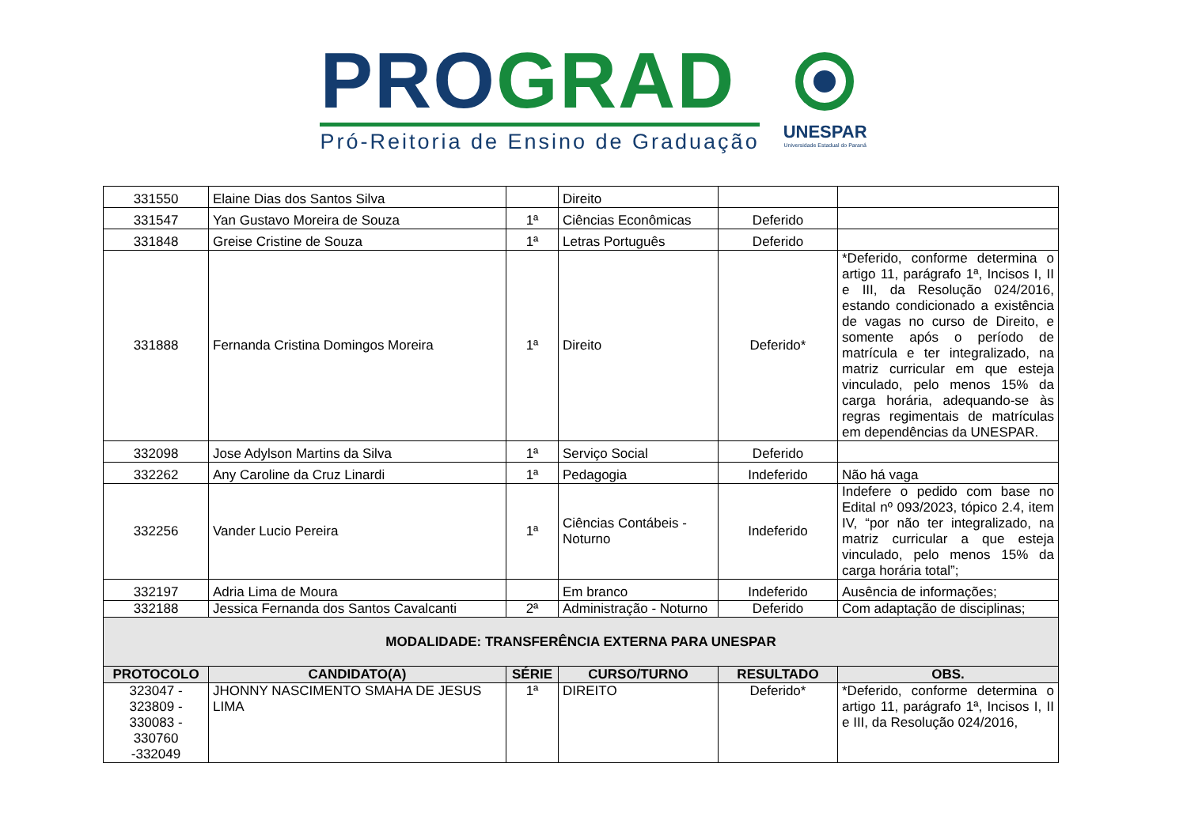PRO GRAD
Pró-Reitoria de Ensino de Graduação
UNESPAR
Universidade Estadual do Paraná
| 331550 | Elaine Dias dos Santos Silva | | Direito | | |
| 331547 | Yan Gustavo Moreira de Souza | 1ª | Ciências Econômicas | Deferido | |
| 331848 | Greise Cristine de Souza | 1ª | Letras Português | Deferido | |
| 331888 | Fernanda Cristina Domingos Moreira | 1ª | Direito | Deferido* | *Deferido, conforme determina o artigo 11, parágrafo 1ª, Incisos I, II e III, da Resolução 024/2016, estando condicionado a existência de vagas no curso de Direito, e somente após o período de matrícula e ter integralizado, na matriz curricular em que esteja vinculado, pelo menos 15% da carga horária, adequando-se às regras regimentais de matrículas em dependências da UNESPAR. |
| 332098 | Jose Adylson Martins da Silva | 1ª | Serviço Social | Deferido | |
| 332262 | Any Caroline da Cruz Linardi | 1ª | Pedagogia | Indeferido | Não há vaga |
| 332256 | Vander Lucio Pereira | 1ª | Ciências Contábeis - Noturno | Indeferido | Indefere o pedido com base no Edital nº 093/2023, tópico 2.4, item IV, “por não ter integralizado, na matriz curricular a que esteja vinculado, pelo menos 15% da carga horária total”; |
| 332197 | Adria Lima de Moura | | Em branco | Indeferido | Ausência de informações; |
| 332188 | Jessica Fernanda dos Santos Cavalcanti | 2ª | Administração - Noturno | Deferido | Com adaptação de disciplinas; |
| MODALIDADE: TRANSFERÊNCIA EXTERNA PARA UNESPAR | | | | | |
| PROTOCOLO | CANDIDATO(A) | SÉRIE | CURSO/TURNO | RESULTADO | OBS. |
| 323047 - 323809 - 330083 - 330760 -332049 | JHONNY NASCIMENTO SMAHA DE JESUS LIMA | 1ª | DIREITO | Deferido* | *Deferido, conforme determina o artigo 11, parágrafo 1ª, Incisos I, II e III, da Resolução 024/2016, |